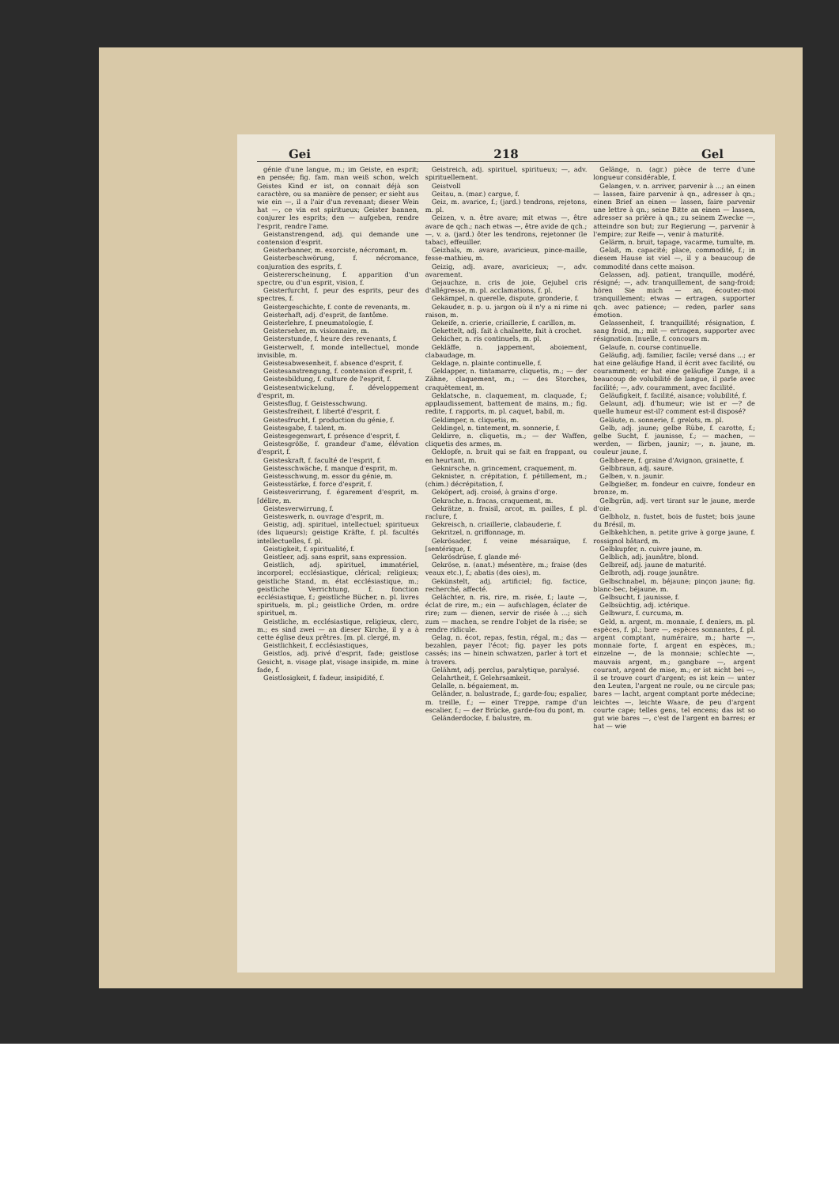Gei 218 Gel
génie d'une langue, m.; im Geiste, en esprit; en pensée; fig. fam. man weiß schon, welch Geistes Kind er ist, on connait déjà son caractère, ou sa manière de penser; er sieht aus wie ein —, il a l'air d'un revenant; dieser Wein hat —, ce vin est spiritueux; Geister bannen, conjurer les esprits; den — aufgeben, rendre l'esprit, rendre l'ame.
Geistanstrengend, adj. qui demande une contension d'esprit.
Geisterbanner, m. exorciste, nécromant, m.
Geisterbeschwörung, f. nécromance, conjuration des esprits, f.
Geistererscheinung, f. apparition d'un spectre, ou d'un esprit, vision, f.
Geisterfurcht, f. peur des esprits, peur des spectres, f.
Geistergeschichte, f. conte de revenants, m.
Geisterhaft, adj. d'esprit, de fantôme.
Geisterlehre, f. pneumatologie, f.
Geisterseher, m. visionnaire, m.
Geisterstunde, f. heure des revenants, f.
Geisterwelt, f. monde intellectuel, monde invisible, m.
Geistesabwesenheit, f. absence d'esprit, f.
Geistesanstrengung, f. contension d'esprit, f.
Geistesbildung, f. culture de l'esprit, f.
Geistesentwickelung, f. développement d'esprit, m.
Geistesflug, f. Geistesschwung.
Geistesfreiheit, f. liberté d'esprit, f.
Geistesfrucht, f. production du génie, f.
Geistesgabe, f. talent, m.
Geistesgegenwart, f. présence d'esprit, f.
Geistesgröße, f. grandeur d'ame, élévation d'esprit, f.
Geisteskraft, f. faculté de l'esprit, f.
Geistesschwäche, f. manque d'esprit, m.
Geistesschwung, m. essor du génie, m.
Geistesstärke, f. force d'esprit, f.
Geistesverirrung, f. égarement d'esprit, m. [délire, m.
Geistesverwirrung, f.
Geisteswerk, n. ouvrage d'esprit, m.
Geistig, adj. spirituel, intellectuel; spiritueux (des liqueurs); geistige Kräfte, f. pl. facultés intellectuelles, f. pl.
Geistigkeit, f. spiritualité, f.
Geistleer, adj. sans esprit, sans expression.
Geistlich, adj. spirituel, immatériel, incorporel; ecclésiastique, clérical; religieux; geistliche Stand, m. état ecclésiastique, m.; geistliche Verrichtung, f. fonction ecclésiastique, f.; geistliche Bücher, n. pl. livres spirituels, m. pl.; geistliche Orden, m. ordre spirituel, m.
Geistliche, m. ecclésiastique, religieux, clerc, m.; es sind zwei — an dieser Kirche, il y a à cette église deux prêtres. [m. pl. clergé, m.
Geistlichkeit, f. ecclésiastiques,
Geistlos, adj. privé d'esprit, fade; geistlose Gesicht, n. visage plat, visage insipide, m. mine fade, f.
Geistlosigkeit, f. fadeur, insipidité, f.
Geistreich, adj. spirituel, spiritueux; —, adv. spirituellement.
Geistvoll
Geitau, n. (mar.) cargue, f.
Geiz, m. avarice, f.; (jard.) tendrons, rejetons, m. pl.
Geizen, v. n. être avare; mit etwas —, être avare de qch.; nach etwas —, être avide de qch.; —, v. a. (jard.) ôter les tendrons, rejetonner (le tabac), effeuiller.
Geizhals, m. avare, avaricieux, pince-maille, fesse-mathieu, m.
Geizig, adj. avare, avaricieux; —, adv. avarement.
Gejauchze, n. cris de joie, Gejubel cris d'allégresse, m. pl. acclamations, f. pl.
Gekämpel, n. querelle, dispute, gronderie, f.
Gekauder, n. p. u. jargon où il n'y a ni rime ni raison, m.
Gekeife, n. crierie, criaillerie, f. carillon, m.
Gekettelt, adj. fait à chaînette, fait à crochet.
Gekicher, n. ris continuels, m. pl.
Gekläffe, n. jappement, aboiement, clabaudage, m.
Geklage, n. plainte continuelle, f.
Geklapper, n. tintamarre, cliquetis, m.; — der Zähne, claquement, m.; — des Storches, craquètement, m.
Geklatsche, n. claquement, m. claquade, f.; applaudissement, battement de mains, m.; fig. redite, f. rapports, m. pl. caquet, babil, m.
Geklimper, n. cliquetis, m.
Geklingel, n. tintement, m. sonnerie, f.
Geklirre, n. cliquetis, m.; — der Waffen, cliquetis des armes, m.
Geklopfe, n. bruit qui se fait en frappant, ou en heurtant, m.
Geknirsche, n. grincement, craquement, m.
Geknister, n. crépitation, f. pétillement, m.; (chim.) décrépitation, f.
Geköpert, adj. croisé, à grains d'orge.
Gekrache, n. fracas, craquement, m.
Gekrätze, n. fraisil, arcot, m. pailles, f. pl. raclure, f.
Gekreisch, n. criaillerie, clabauderie, f.
Gekritzel, n. griffonnage, m.
Gekrösader, f. veine mésaraïque, f. [sentérique, f.
Gekrösdrüse, f. glande mé-
Gekröse, n. (anat.) mésentère, m.; fraise (des veaux etc.), f.; abatis (des oies), m.
Gekünstelt, adj. artificiel; fig. factice, recherché, affecté.
Gelächter, n. ris, rire, m. risée, f.; laute —, éclat de rire, m.; ein — aufschlagen, éclater de rire; zum — dienen, servir de risée à ...; sich zum — machen, se rendre l'objet de la risée; se rendre ridicule.
Gelag, n. écot, repas, festin, régal, m.; das — bezahlen, payer l'écot; fig. payer les pots cassés; ins — hinein schwatzen, parler à tort et à travers.
Gelähmt, adj. perclus, paralytique, paralysé.
Gelahrtheit, f. Gelehrsamkeit.
Gelalle, n. bégaiement, m.
Geländer, n. balustrade, f.; garde-fou; espalier, m. treille, f.; — einer Treppe, rampe d'un escalier, f.; — der Brücke, garde-fou du pont, m.
Geländerdocke, f. balustre, m.
Gelänge, n. (agr.) pièce de terre d'une longueur considérable, f.
Gelangen, v. n. arriver, parvenir à ...; an einen — lassen, faire parvenir à qn., adresser à qn.; einen Brief an einen — lassen, faire parvenir une lettre à qn.; seine Bitte an einen — lassen, adresser sa prière à qn.; zu seinem Zwecke —, atteindre son but; zur Regierung —, parvenir à l'empire; zur Reife —, venir à maturité.
Gelärm, n. bruit, tapage, vacarme, tumulte, m.
Gelaß, m. capacité; place, commodité, f.; in diesem Hause ist viel —, il y a beaucoup de commodité dans cette maison.
Gelassen, adj. patient, tranquille, modéré, résigné; —, adv. tranquillement, de sang-froid; hören Sie mich — an, écoutez-moi tranquillement; etwas — ertragen, supporter qch. avec patience; — reden, parler sans émotion.
Gelassenheit, f. tranquillité; résignation, f. sang froid, m.; mit — ertragen, supporter avec résignation. [nuelle, f. concours m.
Gelaufe, n. course continuelle.
Geläufig, adj. familier, facile; versé dans ...; er hat eine geläufige Hand, il écrit avec facilité, ou couramment; er hat eine geläufige Zunge, il a beaucoup de volubilité de langue, il parle avec facilité; —, adv. couramment, avec facilité.
Geläufigkeit, f. facilité, aisance; volubilité, f.
Gelaunt, adj. d'humeur; wie ist er —? de quelle humeur est-il? comment est-il disposé?
Geläute, n. sonnerie, f. grelots, m. pl.
Gelb, adj. jaune; gelbe Rübe, f. carotte, f.; gelbe Sucht, f. jaunisse, f.; — machen, — werden, — färben, jaunir; —, n. jaune, m. couleur jaune, f.
Gelbbeere, f. graine d'Avignon, grainette, f.
Gelbbraun, adj. saure.
Gelben, v. n. jaunir.
Gelbgießer, m. fondeur en cuivre, fondeur en bronze, m.
Gelbgrün, adj. vert tirant sur le jaune, merde d'oie.
Gelbholz, n. fustet, bois de fustet; bois jaune du Brésil, m.
Gelbkehlchen, n. petite grive à gorge jaune, f. rossignol bâtard, m.
Gelbkupfer, n. cuivre jaune, m.
Gelblich, adj. jaunâtre, blond.
Gelbreif, adj. jaune de maturité.
Gelbroth, adj. rouge jaunâtre.
Gelbschnabel, m. béjaune; pinçon jaune; fig. blanc-bec, béjaune, m.
Gelbsucht, f. jaunisse, f.
Gelbsüchtig, adj. ictérique.
Gelbwurz, f. curcuma, m.
Geld, n. argent, m. monnaie, f. deniers, m. pl. espèces, f. pl.; bare —, espèces sonnantes, f. pl. argent comptant, numéraire, m.; harte —, monnaie forte, f. argent en espèces, m.; einzelne —, de la monnaie; schlechte —, mauvais argent, m.; gangbare —, argent courant, argent de mise, m.; er ist nicht bei —, il se trouve court d'argent; es ist kein — unter den Leuten, l'argent ne roule, ou ne circule pas; bares — lacht, argent comptant porte médecine; leichtes —, leichte Waare, de peu d'argent courte cape; telles gens, tel encens; das ist so gut wie bares —, c'est de l'argent en barres; er hat — wie